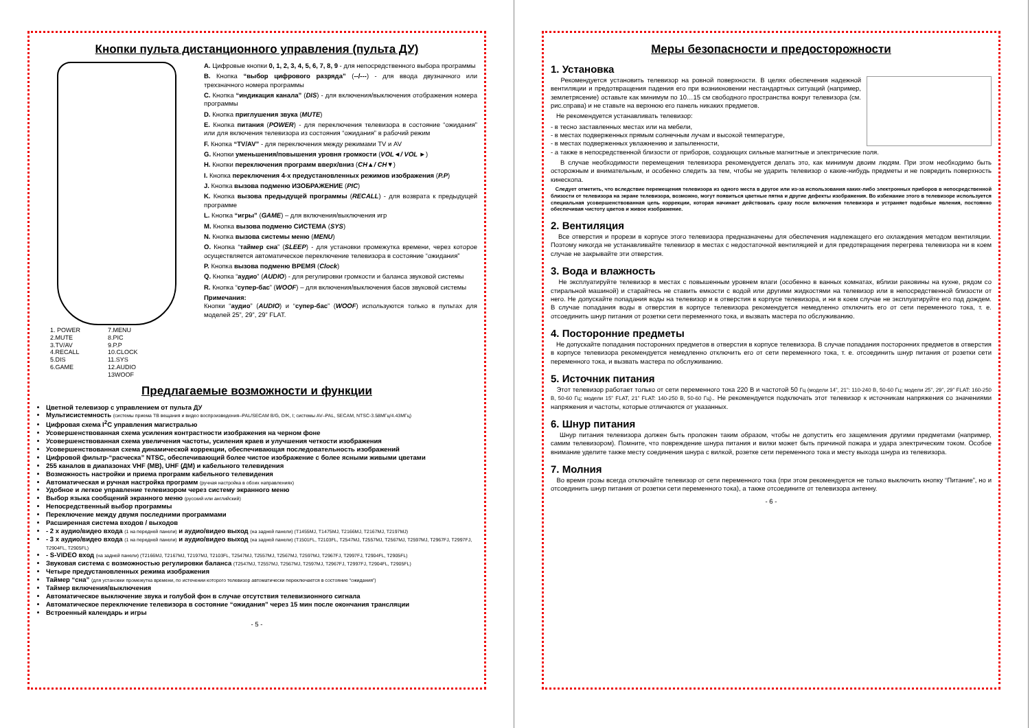Кнопки пульта дистанционного управления (пульта ДУ)
1. POWER
2.MUTE
3.TV/AV
4.RECALL
5.DIS
6.GAME
7.MENU
8.PIC
9.P.P
10.CLOCK
11.SYS
12.AUDIO
13WOOF
A. Цифровые кнопки 0, 1, 2, 3, 4, 5, 6, 7, 8, 9 - для непосредственного выбора программы
B. Кнопка “выбор цифрового разряда” (--/---) - для ввода двузначного или трехзначного номера программы
C. Кнопка “индикация канала” (DIS) - для включения/выключения отображения номера программы
D. Кнопка приглушения звука (MUTE)
E. Кнопка питания (POWER) - для переключения телевизора в состояние “ожидания” или для включения телевизора из состояния “ожидания” в рабочий режим
F. Кнопка “TV/AV” - для переключения между режимами TV и AV
G. Кнопки уменьшения/повышения уровня громкости (VOL◄/ VOL ►)
H. Кнопки переключения программ вверх/вниз (CH▲/ CH▼)
I. Кнопка переключения 4-х предустановленных режимов изображения (P.P)
J. Кнопка вызова подменю ИЗОБРАЖЕНИЕ (PIC)
K. Кнопка вызова предыдущей программы (RECALL) - для возврата к предыдущей программе
L. Кнопка “игры” (GAME) – для включения/выключения игр
M. Кнопка вызова подменю СИСТЕМА (SYS)
N. Кнопка вызова системы меню (MENU)
O. Кнопка “таймер сна” (SLEEP) - для установки промежутка времени, через которое осуществляется автоматическое переключение телевизора в состояние “ожидания”
P. Кнопка вызова подменю ВРЕМЯ (Clock)
Q. Кнопка “аудио” (AUDIO) - для регулировки громкости и баланса звуковой системы
R. Кнопка “супер-бас” (WOOF) – для включения/выключения басов звуковой системы
Примечания:
Кнопки “аудио” (AUDIO) и “супер-бас” (WOOF) используются только в пультах для моделей 25”, 29”, 29” FLAT.
Предлагаемые возможности и функции
Цветной телевизор с управлением от пульта ДУ
Мультисистемность (системы приема ТВ вещания и видео воспроизведения–PAL/SECAM B/G, D/K, I; системы AV–PAL, SECAM, NTSC-3.58МГц/4.43МГц)
Цифровая схема I<sup>2</sup>C управления магистралью
Усовершенствованная схема усиления контрастности изображения на черном фоне
Усовершенствованная схема увеличения частоты, усиления краев и улучшения четкости изображения
Усовершенствованная схема динамической коррекции, обеспечивающая последовательность изображений
Цифровой фильтр-“расческа” NTSC, обеспечивающий более чистое изображение с более ясными живыми цветами
255 каналов в диапазонах VHF (МВ), UHF (ДМ) и кабельного телевидения
Возможность настройки и приема программ кабельного телевидения
Автоматическая и ручная настройка программ (ручная настройка в обоих направлениях)
Удобное и легкое управление телевизором через систему экранного меню
Выбор языка сообщений экранного меню (русский или английский)
Непосредственный выбор программы
Переключение между двумя последними программами
Расширенная система входов / выходов
- 2 х аудио/видео входа (1 на передней панели) и аудио/видео выход (на задней панели) (T1455MJ, T1475MJ, T2166MJ, T2167MJ, T2197MJ)
- 3 х аудио/видео входа (1 на передней панели) и аудио/видео выход (на задней панели) (T1501FL, T2103FL, T2547MJ, T2557MJ, T2567MJ, T2597MJ, T2967FJ, T2997FJ, T2904FL, T2905FL)
- S-VIDEO вход (на задней панели) (T2166MJ, T2167MJ, T2197MJ, T2103FL, T2547MJ, T2557MJ, T2567MJ, T2597MJ, T2967FJ, T2997FJ, T2904FL, T2905FL)
Звуковая система с возможностью регулировки баланса (T2547MJ, T2557MJ, T2567MJ, T2597MJ, T2967FJ, T2997FJ, T2904FL, T2905FL)
Четыре предустановленных режима изображения
Таймер “сна” (для установки промежутка времени, по истечении которого телевизор автоматически переключается в состояние “ожидания”)
Таймер включения/выключения
Автоматическое выключение звука и голубой фон в случае отсутствия телевизионного сигнала
Автоматическое переключение телевизора в состояние “ожидания” через 15 мин после окончания трансляции
Встроенный календарь и игры
- 5 -
Меры безопасности и предосторожности
1. Установка
Рекомендуется установить телевизор на ровной поверхности. В целях обеспечения надежной вентиляции и предотвращения падения его при возникновении нестандартных ситуаций (например, землетрясение) оставьте как минимум по 10…15 см свободного пространства вокруг телевизора (см. рис.справа) и не ставьте на верхнюю его панель никаких предметов.
Не рекомендуется устанавливать телевизор:
- в тесно заставленных местах или на мебели,
- в местах подверженных прямым солнечным лучам и высокой температуре,
- в местах подверженных увлажнению и запыленности,
- а также в непосредственной близости от приборов, создающих сильные магнитные и электрические поля.
В случае необходимости перемещения телевизора рекомендуется делать это, как минимум двоим людям. При этом необходимо быть осторожным и внимательным, и особенно следить за тем, чтобы не ударить телевизор о какие-нибудь предметы и не повредить поверхность кинескопа.
Следует отметить, что вследствие перемещения телевизора из одного места в другое или из-за использования каких-либо электронных приборов в непосредственной близости от телевизора на экране телевизора, возможно, могут появиться цветные пятна и другие дефекты изображения. Во избежание этого в телевизоре используется специальная усовершенствованная цепь коррекции, которая начинает действовать сразу после включения телевизора и устраняет подобные явления, постоянно обеспечивая чистоту цветов и живое изображение.
2. Вентиляция
Все отверстия и прорези в корпусе этого телевизора предназначены для обеспечения надлежащего его охлаждения методом вентиляции. Поэтому никогда не устанавливайте телевизор в местах с недостаточной вентиляцией и для предотвращения перегрева телевизора ни в коем случае не закрывайте эти отверстия.
3. Вода и влажность
Не эксплуатируйте телевизор в местах с повышенным уровнем влаги (особенно в ванных комнатах, вблизи раковины на кухне, рядом со стиральной машиной) и старайтесь не ставить емкости с водой или другими жидкостями на телевизор или в непосредственной близости от него. Не допускайте попадания воды на телевизор и в отверстия в корпусе телевизора, и ни в коем случае не эксплуатируйте его под дождем. В случае попадания воды в отверстия в корпусе телевизора рекомендуется немедленно отключить его от сети переменного тока, т. е. отсоединить шнур питания от розетки сети переменного тока, и вызвать мастера по обслуживанию.
4. Посторонние предметы
Не допускайте попадания посторонних предметов в отверстия в корпусе телевизора. В случае попадания посторонних предметов в отверстия в корпусе телевизора рекомендуется немедленно отключить его от сети переменного тока, т. е. отсоединить шнур питания от розетки сети переменного тока, и вызвать мастера по обслуживанию.
5. Источник питания
Этот телевизор работает только от сети переменного тока 220 В и частотой 50 Гц (модели 14”, 21”: 110-240 В, 50-60 Гц; модели 25”, 29”, 29” FLAT: 160-250 В, 50-60 Гц; модели 15” FLAT, 21” FLAT: 140-250 В, 50-60 Гц).. Не рекомендуется подключать этот телевизор к источникам напряжения со значениями напряжения и частоты, которые отличаются от указанных.
6. Шнур питания
Шнур питания телевизора должен быть проложен таким образом, чтобы не допустить его защемления другими предметами (например, самим телевизором). Помните, что повреждение шнура питания и вилки может быть причиной пожара и удара электрическим током. Особое внимание уделите также месту соединения шнура с вилкой, розетке сети переменного тока и месту выхода шнура из телевизора.
7. Молния
Во время грозы всегда отключайте телевизор от сети переменного тока (при этом рекомендуется не только выключить кнопку “Питание”, но и отсоединить шнур питания от розетки сети переменного тока), а также отсоедините от телевизора антенну.
- 6 -